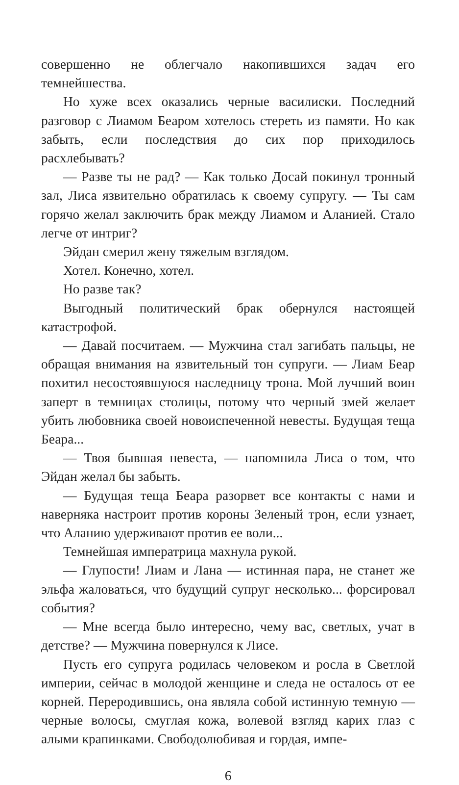совершенно не облегчало накопившихся задач его темнейшества.
Но хуже всех оказались черные василиски. Последний разговор с Лиамом Беаром хотелось стереть из памяти. Но как забыть, если последствия до сих пор приходилось расхлебывать?
— Разве ты не рад? — Как только Досай покинул тронный зал, Лиса язвительно обратилась к своему супругу. — Ты сам горячо желал заключить брак между Лиамом и Аланией. Стало легче от интриг?
Эйдан смерил жену тяжелым взглядом.
Хотел. Конечно, хотел.
Но разве так?
Выгодный политический брак обернулся настоящей катастрофой.
— Давай посчитаем. — Мужчина стал загибать пальцы, не обращая внимания на язвительный тон супруги. — Лиам Беар похитил несостоявшуюся наследницу трона. Мой лучший воин заперт в темницах столицы, потому что черный змей желает убить любовника своей новоиспеченной невесты. Будущая теща Беара...
— Твоя бывшая невеста, — напомнила Лиса о том, что Эйдан желал бы забыть.
— Будущая теща Беара разорвет все контакты с нами и наверняка настроит против короны Зеленый трон, если узнает, что Аланию удерживают против ее воли...
Темнейшая императрица махнула рукой.
— Глупости! Лиам и Лана — истинная пара, не станет же эльфа жаловаться, что будущий супруг несколько... форсировал события?
— Мне всегда было интересно, чему вас, светлых, учат в детстве? — Мужчина повернулся к Лисе.
Пусть его супруга родилась человеком и росла в Светлой империи, сейчас в молодой женщине и следа не осталось от ее корней. Переродившись, она являла собой истинную темную — черные волосы, смуглая кожа, волевой взгляд карих глаз с алыми крапинками. Свободолюбивая и гордая, импе-
6